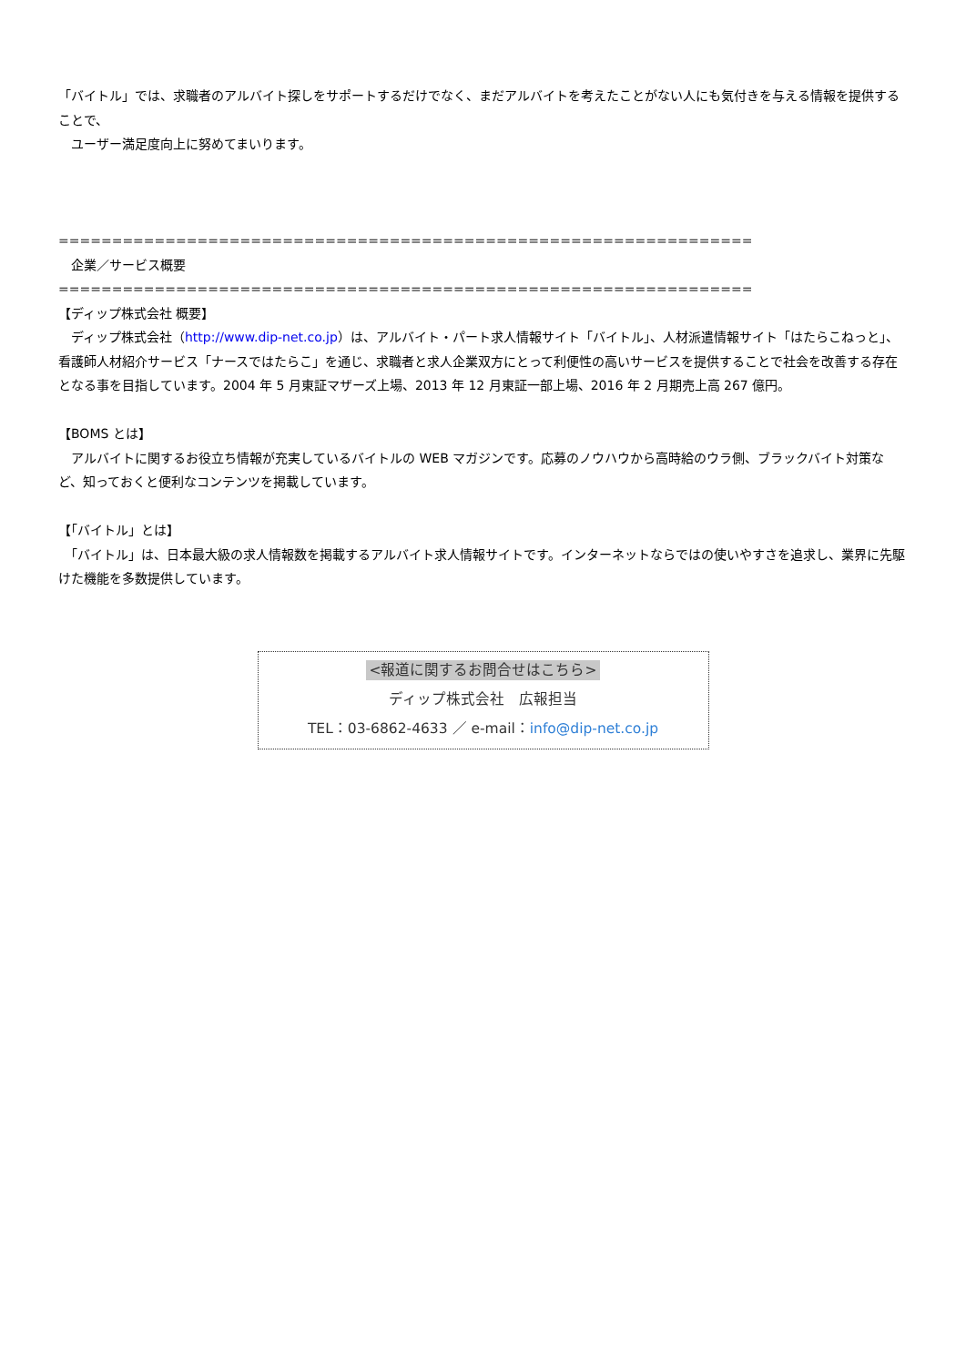「バイトル」では、求職者のアルバイト探しをサポートするだけでなく、まだアルバイトを考えたことがない人にも気付きを与える情報を提供することで、
　ユーザー満足度向上に努めてまいります。
=================================================================
　企業／サービス概要
=================================================================
【ディップ株式会社 概要】
　ディップ株式会社（http://www.dip-net.co.jp）は、アルバイト・パート求人情報サイト「バイトル」、人材派遣情報サイト「はたらこねっと」、看護師人材紹介サービス「ナースではたらこ」を通じ、求職者と求人企業双方にとって利便性の高いサービスを提供することで社会を改善する存在となる事を目指しています。2004 年 5 月東証マザーズ上場、2013 年 12 月東証一部上場、2016 年 2 月期売上高 267 億円。
【BOMS とは】
　アルバイトに関するお役立ち情報が充実しているバイトルの WEB マガジンです。応募のノウハウから高時給のウラ側、ブラックバイト対策など、知っておくと便利なコンテンツを掲載しています。
【「バイトル」とは】
　「バイトル」は、日本最大級の求人情報数を掲載するアルバイト求人情報サイトです。インターネットならではの使いやすさを追求し、業界に先駆けた機能を多数提供しています。
<報道に関するお問合せはこちら>
ディップ株式会社　広報担当
TEL：03-6862-4633 ／ e-mail：info@dip-net.co.jp